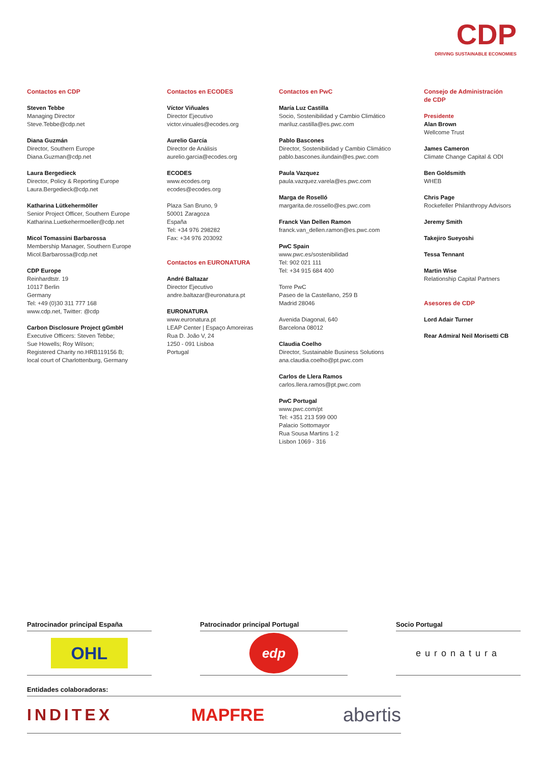CDP
DRIVING SUSTAINABLE ECONOMIES
Contactos en CDP
Steven Tebbe
Managing Director
Steve.Tebbe@cdp.net
Diana Guzmán
Director, Southern Europe
Diana.Guzman@cdp.net
Laura Bergedieck
Director, Policy & Reporting Europe
Laura.Bergedieck@cdp.net
Katharina Lütkehermöller
Senior Project Officer, Southern Europe
Katharina.Luetkehermoeller@cdp.net
Micol Tomassini Barbarossa
Membership Manager, Southern Europe
Micol.Barbarossa@cdp.net
CDP Europe
Reinhardtstr. 19
10117 Berlin
Germany
Tel: +49 (0)30 311 777 168
www.cdp.net, Twitter: @cdp
Carbon Disclosure Project gGmbH
Executive Officers: Steven Tebbe;
Sue Howells; Roy Wilson;
Registered Charity no.HRB119156 B;
local court of Charlottenburg, Germany
Contactos en ECODES
Víctor Viñuales
Director Ejecutivo
victor.vinuales@ecodes.org
Aurelio García
Director de Análisis
aurelio.garcia@ecodes.org
ECODES
www.ecodes.org
ecodes@ecodes.org
Plaza San Bruno, 9
50001 Zaragoza
España
Tel: +34 976 298282
Fax: +34 976 203092
Contactos en EURONATURA
André Baltazar
Director Ejecutivo
andre.baltazar@euronatura.pt
EURONATURA
www.euronatura.pt
LEAP Center | Espaço Amoreiras
Rua D. João V, 24
1250 - 091 Lisboa
Portugal
Contactos en PwC
María Luz Castilla
Socio, Sostenibilidad y Cambio Climático
mariluz.castilla@es.pwc.com
Pablo Bascones
Director, Sostenibilidad y Cambio Climático
pablo.bascones.ilundain@es.pwc.com
Paula Vazquez
paula.vazquez.varela@es.pwc.com
Marga de Roselló
margarita.de.rossello@es.pwc.com
Franck Van Dellen Ramon
franck.van_dellen.ramon@es.pwc.com
PwC Spain
www.pwc.es/sostenibilidad
Tel: 902 021 111
Tel: +34 915 684 400
Torre PwC
Paseo de la Castellano, 259 B
Madrid 28046
Avenida Diagonal, 640
Barcelona 08012
Claudia Coelho
Director, Sustainable Business Solutions
ana.claudia.coelho@pt.pwc.com
Carlos de Llera Ramos
carlos.llera.ramos@pt.pwc.com
PwC Portugal
www.pwc.com/pt
Tel: +351 213 599 000
Palacio Sottomayor
Rua Sousa Martins 1-2
Lisbon 1069 - 316
Consejo de Administración
de CDP
Presidente
Alan Brown
Wellcome Trust
James Cameron
Climate Change Capital & ODI
Ben Goldsmith
WHEB
Chris Page
Rockefeller Philanthropy Advisors
Jeremy Smith
Takejiro Sueyoshi
Tessa Tennant
Martin Wise
Relationship Capital Partners
Asesores de CDP
Lord Adair Turner
Rear Admiral Neil Morisetti CB
Patrocinador principal España
OHL
Patrocinador principal Portugal
edp
Socio Portugal
euronatura
Entidades colaboradoras:
INDITEX MAPFRE abertis